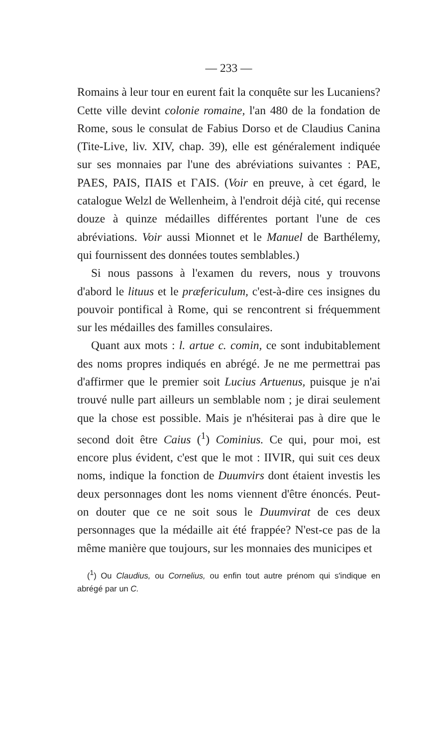— 233 —
Romains à leur tour en eurent fait la conquête sur les Lucaniens? Cette ville devint colonie romaine, l'an 480 de la fondation de Rome, sous le consulat de Fabius Dorso et de Claudius Canina (Tite-Live, liv. XIV, chap. 39), elle est généralement indiquée sur ses monnaies par l'une des abréviations suivantes : PAE, PAES, PAIS, ΠAIS et ΓAIS. (Voir en preuve, à cet égard, le catalogue Welzl de Wellenheim, à l'endroit déjà cité, qui recense douze à quinze médailles différentes portant l'une de ces abréviations. Voir aussi Mionnet et le Manuel de Barthélemy, qui fournissent des données toutes semblables.)
Si nous passons à l'examen du revers, nous y trouvons d'abord le lituus et le præfericulum, c'est-à-dire ces insignes du pouvoir pontifical à Rome, qui se rencontrent si fréquemment sur les médailles des familles consulaires.
Quant aux mots : l. artue c. comin, ce sont indubitablement des noms propres indiqués en abrégé. Je ne me permettrai pas d'affirmer que le premier soit Lucius Artuenus, puisque je n'ai trouvé nulle part ailleurs un semblable nom ; je dirai seulement que la chose est possible. Mais je n'hésiterai pas à dire que le second doit être Caius (<sup>1</sup>) Cominius. Ce qui, pour moi, est encore plus évident, c'est que le mot : IIVIR, qui suit ces deux noms, indique la fonction de Duumvirs dont étaient investis les deux personnages dont les noms viennent d'être énoncés. Peut-on douter que ce ne soit sous le Duumvirat de ces deux personnages que la médaille ait été frappée? N'est-ce pas de la même manière que toujours, sur les monnaies des municipes et
(<sup>1</sup>) Ou Claudius, ou Cornelius, ou enfin tout autre prénom qui s'indique en abrégé par un C.